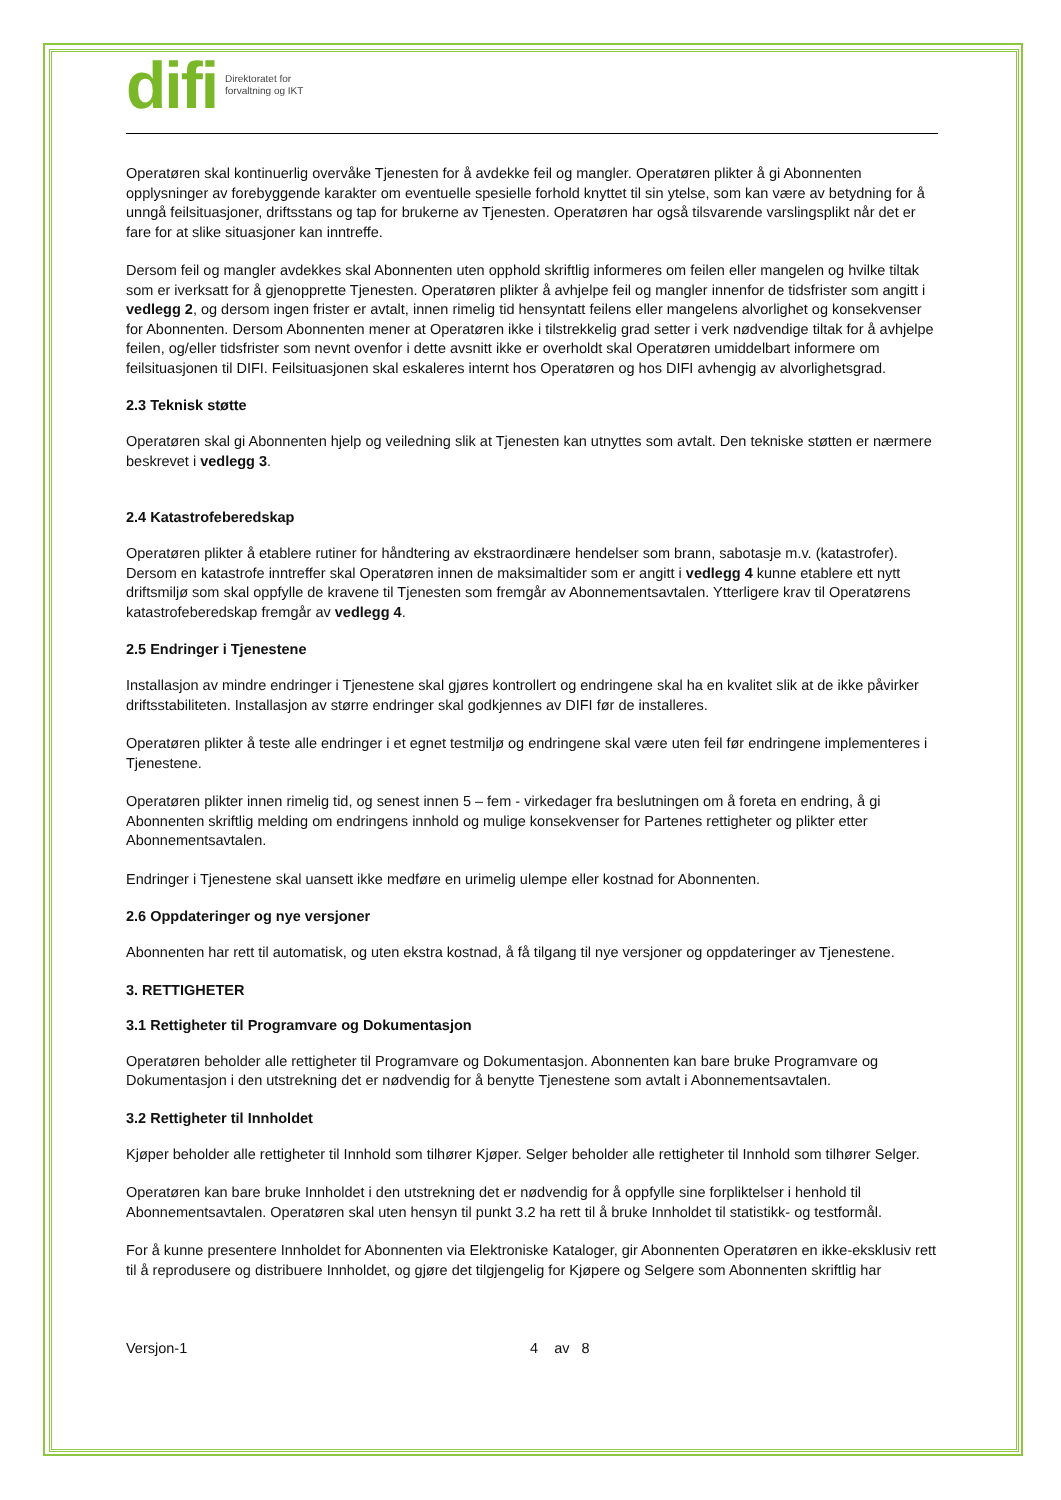difi Direktoratet for
forvaltning og IKT
Operatøren skal kontinuerlig overvåke Tjenesten for å avdekke feil og mangler. Operatøren plikter å gi Abonnenten opplysninger av forebyggende karakter om eventuelle spesielle forhold knyttet til sin ytelse, som kan være av betydning for å unngå feilsituasjoner, driftsstans og tap for brukerne av Tjenesten. Operatøren har også tilsvarende varslingsplikt når det er fare for at slike situasjoner kan inntreffe.
Dersom feil og mangler avdekkes skal Abonnenten uten opphold skriftlig informeres om feilen eller mangelen og hvilke tiltak som er iverksatt for å gjenopprette Tjenesten. Operatøren plikter å avhjelpe feil og mangler innenfor de tidsfrister som angitt i vedlegg 2, og dersom ingen frister er avtalt, innen rimelig tid hensyntatt feilens eller mangelens alvorlighet og konsekvenser for Abonnenten. Dersom Abonnenten mener at Operatøren ikke i tilstrekkelig grad setter i verk nødvendige tiltak for å avhjelpe feilen, og/eller tidsfrister som nevnt ovenfor i dette avsnitt ikke er overholdt skal Operatøren umiddelbart informere om feilsituasjonen til DIFI. Feilsituasjonen skal eskaleres internt hos Operatøren og hos DIFI avhengig av alvorlighetsgrad.
2.3 Teknisk støtte
Operatøren skal gi Abonnenten hjelp og veiledning slik at Tjenesten kan utnyttes som avtalt. Den tekniske støtten er nærmere beskrevet i vedlegg 3.
2.4 Katastrofeberedskap
Operatøren plikter å etablere rutiner for håndtering av ekstraordinære hendelser som brann, sabotasje m.v. (katastrofer). Dersom en katastrofe inntreffer skal Operatøren innen de maksimaltider som er angitt i vedlegg 4 kunne etablere ett nytt driftsmiljø som skal oppfylle de kravene til Tjenesten som fremgår av Abonnementsavtalen. Ytterligere krav til Operatørens katastrofeberedskap fremgår av vedlegg 4.
2.5 Endringer i Tjenestene
Installasjon av mindre endringer i Tjenestene skal gjøres kontrollert og endringene skal ha en kvalitet slik at de ikke påvirker driftsstabiliteten. Installasjon av større endringer skal godkjennes av DIFI før de installeres.
Operatøren plikter å teste alle endringer i et egnet testmiljø og endringene skal være uten feil før endringene implementeres i Tjenestene.
Operatøren plikter innen rimelig tid, og senest innen 5 – fem - virkedager fra beslutningen om å foreta en endring, å gi Abonnenten skriftlig melding om endringens innhold og mulige konsekvenser for Partenes rettigheter og plikter etter Abonnementsavtalen.
Endringer i Tjenestene skal uansett ikke medføre en urimelig ulempe eller kostnad for Abonnenten.
2.6 Oppdateringer og nye versjoner
Abonnenten har rett til automatisk, og uten ekstra kostnad, å få tilgang til nye versjoner og oppdateringer av Tjenestene.
3. RETTIGHETER
3.1 Rettigheter til Programvare og Dokumentasjon
Operatøren beholder alle rettigheter til Programvare og Dokumentasjon. Abonnenten kan bare bruke Programvare og Dokumentasjon i den utstrekning det er nødvendig for å benytte Tjenestene som avtalt i Abonnementsavtalen.
3.2 Rettigheter til Innholdet
Kjøper beholder alle rettigheter til Innhold som tilhører Kjøper. Selger beholder alle rettigheter til Innhold som tilhører Selger.
Operatøren kan bare bruke Innholdet i den utstrekning det er nødvendig for å oppfylle sine forpliktelser i henhold til Abonnementsavtalen. Operatøren skal uten hensyn til punkt 3.2 ha rett til å bruke Innholdet til statistikk- og testformål.
For å kunne presentere Innholdet for Abonnenten via Elektroniske Kataloger, gir Abonnenten Operatøren en ikke-eksklusiv rett til å reprodusere og distribuere Innholdet, og gjøre det tilgjengelig for Kjøpere og Selgere som Abonnenten skriftlig har
Versjon-1 4 av 8